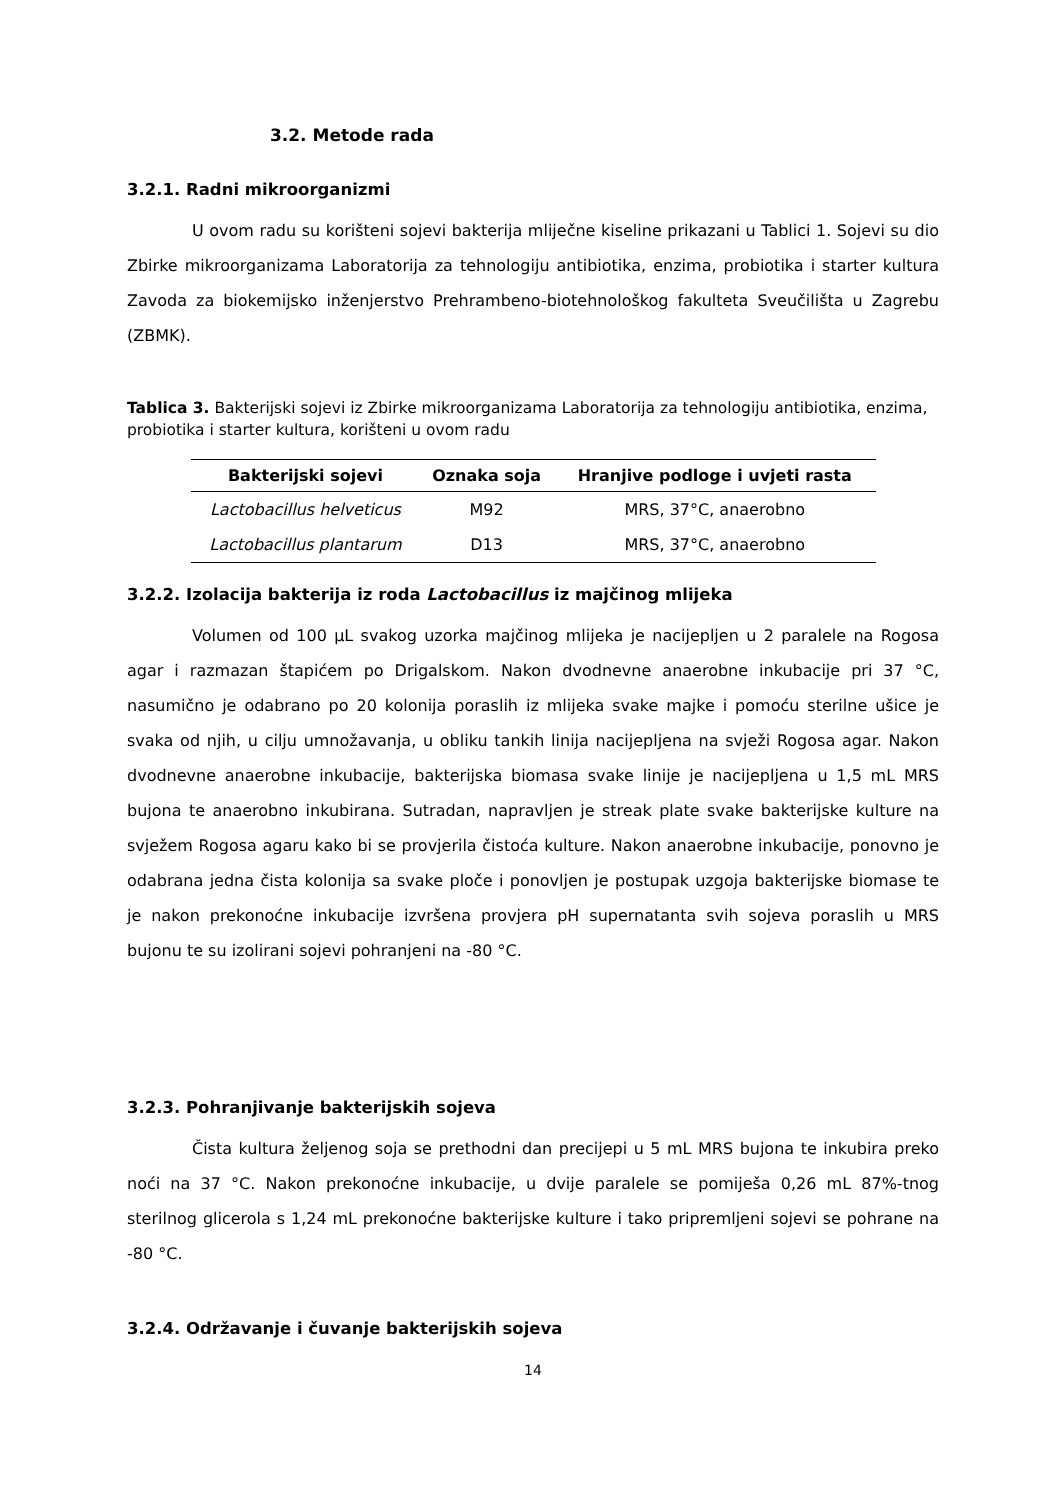3.2. Metode rada
3.2.1. Radni mikroorganizmi
U ovom radu su korišteni sojevi bakterija mliječne kiseline prikazani u Tablici 1. Sojevi su dio Zbirke mikroorganizama Laboratorija za tehnologiju antibiotika, enzima, probiotika i starter kultura Zavoda za biokemijsko inženjerstvo Prehrambeno-biotehnološkog fakulteta Sveučilišta u Zagrebu (ZBMK).
Tablica 3. Bakterijski sojevi iz Zbirke mikroorganizama Laboratorija za tehnologiju antibiotika, enzima, probiotika i starter kultura, korišteni u ovom radu
| Bakterijski sojevi | Oznaka soja | Hranjive podloge i uvjeti rasta |
| --- | --- | --- |
| Lactobacillus helveticus | M92 | MRS, 37°C, anaerobno |
| Lactobacillus plantarum | D13 | MRS, 37°C, anaerobno |
3.2.2. Izolacija bakterija iz roda Lactobacillus iz majčinog mlijeka
Volumen od 100 µL svakog uzorka majčinog mlijeka je nacijepljen u 2 paralele na Rogosa agar i razmazan štapićem po Drigalskom. Nakon dvodnevne anaerobne inkubacije pri 37 °C, nasumično je odabrano po 20 kolonija poraslih iz mlijeka svake majke i pomoću sterilne ušice je svaka od njih, u cilju umnožavanja, u obliku tankih linija nacijepljena na svježi Rogosa agar. Nakon dvodnevne anaerobne inkubacije, bakterijska biomasa svake linije je nacijepljena u 1,5 mL MRS bujona te anaerobno inkubirana. Sutradan, napravljen je streak plate svake bakterijske kulture na svježem Rogosa agaru kako bi se provjerila čistoća kulture. Nakon anaerobne inkubacije, ponovno je odabrana jedna čista kolonija sa svake ploče i ponovljen je postupak uzgoja bakterijske biomase te je nakon prekonoćne inkubacije izvršena provjera pH supernatanta svih sojeva poraslih u MRS bujonu te su izolirani sojevi pohranjeni na -80 °C.
3.2.3. Pohranjivanje bakterijskih sojeva
Čista kultura željenog soja se prethodni dan precijepi u 5 mL MRS bujona te inkubira preko noći na 37 °C. Nakon prekonoćne inkubacije, u dvije paralele se pomiješa 0,26 mL 87%-tnog sterilnog glicerola s 1,24 mL prekonoćne bakterijske kulture i tako pripremljeni sojevi se pohrane na -80 °C.
3.2.4. Održavanje i čuvanje bakterijskih sojeva
14